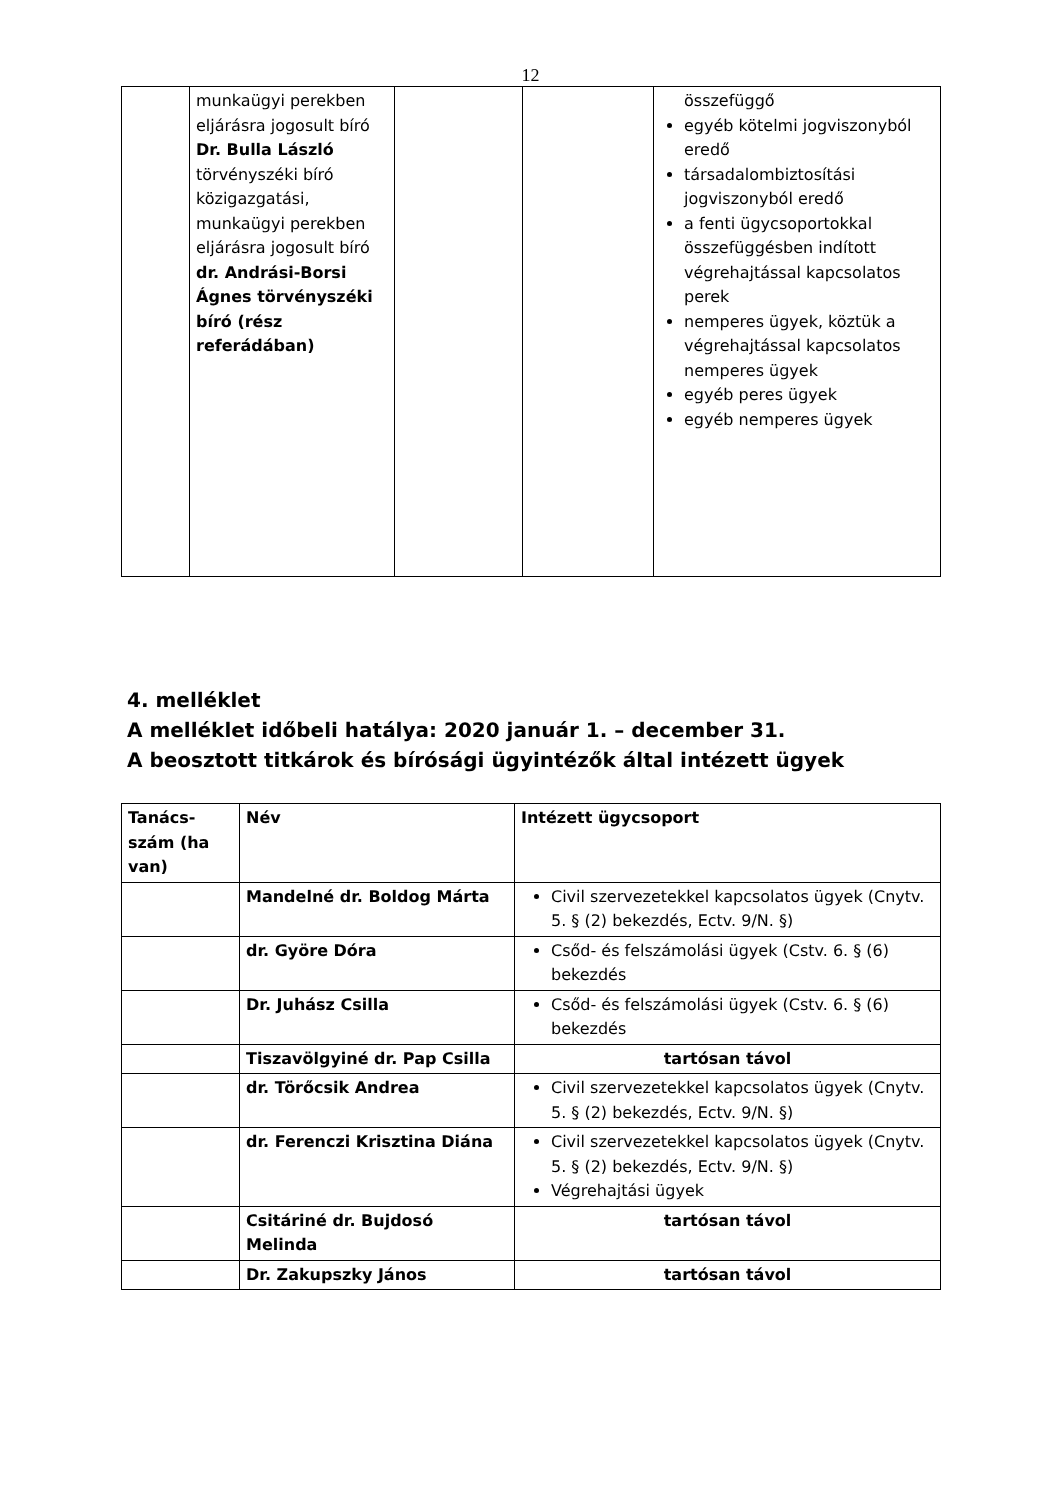12
| | munkaügyi perekben eljárásra jogosult bíró Dr. Bulla László törvényszéki bíró közigazgatási, munkaügyi perekben eljárásra jogosult bíró dr. Andrási-Borsi Ágnes törvényszéki bíró (rész referádában) | | | összefüggő egyéb kötelmi jogviszonyból eredő társadalombiztosítási jogviszonyból eredő a fenti ügycsoportokkal összefüggésben indított végrehajtással kapcsolatos perek nemperes ügyek, köztük a végrehajtással kapcsolatos nemperes ügyek egyéb peres ügyek egyéb nemperes ügyek |
4. melléklet
A melléklet időbeli hatálya: 2020 január 1. – december 31.
A beosztott titkárok és bírósági ügyintézők által intézett ügyek
| Tanács-szám (ha van) | Név | Intézett ügycsoport |
| --- | --- | --- |
| | Mandelné dr. Boldog Márta | Civil szervezetekkel kapcsolatos ügyek (Cnytv. 5. § (2) bekezdés, Ectv. 9/N. §) |
| | dr. Györe Dóra | Csőd- és felszámolási ügyek (Cstv. 6. § (6) bekezdés |
| | Dr. Juhász Csilla | Csőd- és felszámolási ügyek (Cstv. 6. § (6) bekezdés |
| | Tiszavölgyiné dr. Pap Csilla | tartósan távol |
| | dr. Törőcsik Andrea | Civil szervezetekkel kapcsolatos ügyek (Cnytv. 5. § (2) bekezdés, Ectv. 9/N. §) |
| | dr. Ferenczi Krisztina Diána | Civil szervezetekkel kapcsolatos ügyek (Cnytv. 5. § (2) bekezdés, Ectv. 9/N. §) Végrehajtási ügyek |
| | Csitáriné dr. Bujdosó Melinda | tartósan távol |
| | Dr. Zakupszky János | tartósan távol |